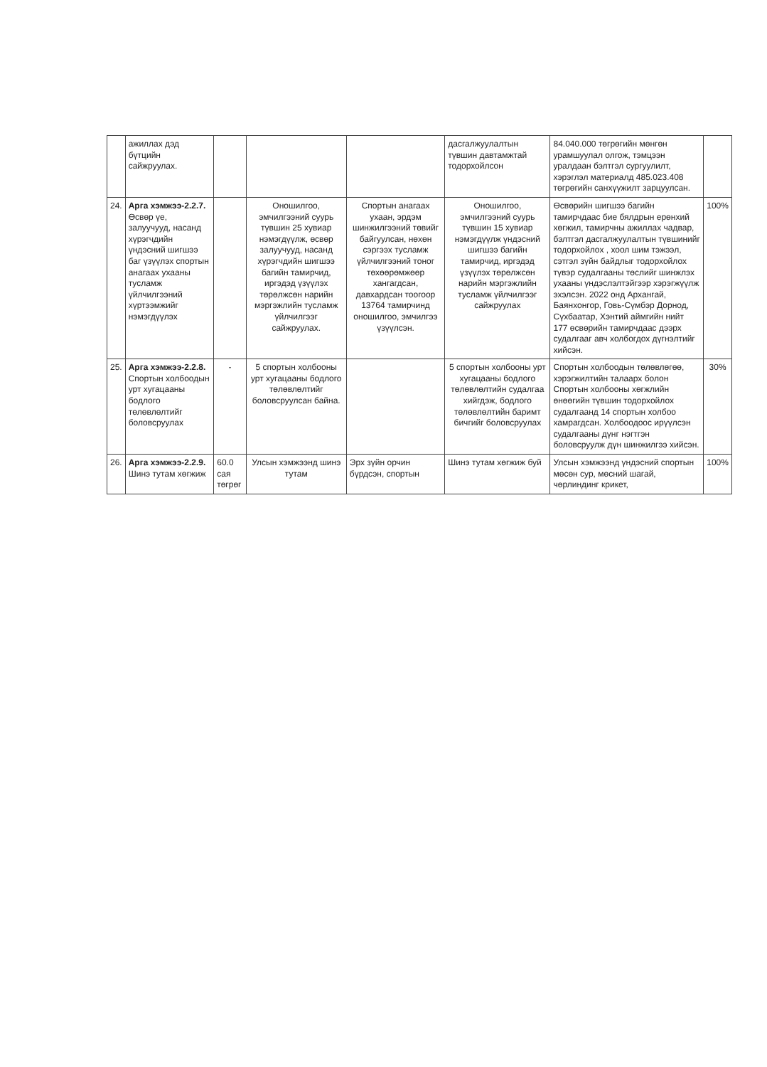| | ажиллах дэд бүтцийн сайжруулах. | | | | дасгалжуулалтын түвшин давтамжтай тодорхойлсон | 84.040.000 төгрөгийн мөнгөн урамшуулал олгож, тэмцээн уралдаан бэлтгэл сургуулилт, хэрэглэл материалд 485.023.408 төгрөгийн санхүүжилт зарцуулсан. | |
| 24. | Арга хэмжээ-2.2.7. Өсвөр үе, залуучууд, насанд хүрэгчдийн үндэсний шигшээ баг үзүүлэх спортын анагаах ухааны тусламж үйлчилгээний хүртээмжийг нэмэгдүүлэх | | Оношилгоо, эмчилгээний суурь түвшин 25 хувиар нэмэгдүүлж, өсвөр залуучууд, насанд хүрэгчдийн шигшээ багийн тамирчид, иргэдэд үзүүлэх төрөлжсөн нарийн мэргэжлийн тусламж үйлчилгээг сайжруулах. | Спортын анагаах ухаан, эрдэм шинжилгээний төвийг байгуулсан, нөхөн сэргээх тусламж үйлчилгээний тоног төхөөрөмжөөр хангагдсан, давхардсан тоогоор 13764 тамирчинд оношилгоо, эмчилгээ үзүүлсэн. | Оношилгоо, эмчилгээний суурь түвшин 15 хувиар нэмэгдүүлж үндэсний шигшээ багийн тамирчид, иргэдэд үзүүлэх төрөлжсөн нарийн мэргэжлийн тусламж үйлчилгээг сайжруулах | Өсвөрийн шигшээ багийн тамирчдаас бие бялдрын ерөнхий хөгжил, тамирчны ажиллах чадвар, бэлтгэл дасгалжуулалтын түвшинийг тодорхойлох , хоол шим тэжээл, сэтгэл зүйн байдлыг тодорхойлох түвэр судалгааны төслийг шинжлэх ухааны үндэслэлтэйгээр хэрэгжүүлж эхэлсэн. 2022 онд Архангай, Баянхонгор, Говь-Сүмбэр Дорнод, Сүхбаатар, Хэнтий аймгийн нийт 177 өсвөрийн тамирчдаас дээрх судалгааг авч холбогдох дүгнэлтийг хийсэн. | 100% |
| 25. | Арга хэмжээ-2.2.8. Спортын холбоодын урт хугацааны бодлого төлөвлөлтийг боловсруулах | - | 5 спортын холбооны урт хугацааны бодлого төлөвлөлтийг боловсруулсан байна. | | 5 спортын холбооны урт хугацааны бодлого төлөвлөлтийн судалгаа хийгдэж, бодлого төлөвлөлтийн баримт бичгийг боловсруулах | Спортын холбоодын төлөвлөгөө, хэрэгжилтийн талаарх болон Спортын холбооны хөгжлийн өнөөгийн түвшин тодорхойлох судалгаанд 14 спортын холбоо хамрагдсан. Холбоодоос ирүүлсэн судалгааны дүнг нэгтгэн боловсруулж дүн шинжилгээ хийсэн. | 30% |
| 26. | Арга хэмжээ-2.2.9. Шинэ тутам хөгжиж | 60.0 сая төгрөг | Улсын хэмжээнд шинэ тутам | Эрх зүйн орчин бүрдсэн, спортын | Шинэ тутам хөгжиж буй | Улсын хэмжээнд үндэсний спортын мөсөн сур, мөсний шагай, чөрлиндинг крикет, | 100% |